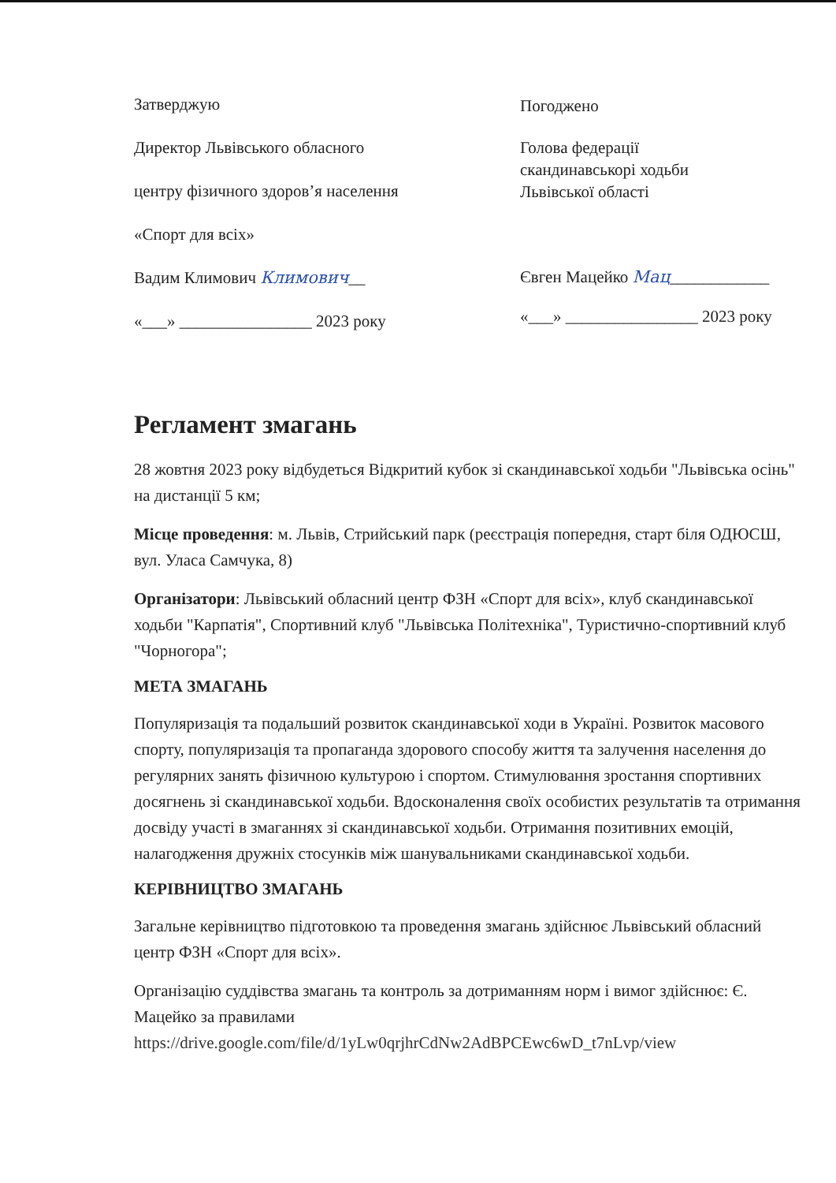Затверджую
Директор Львівського обласного
центру фізичного здоров’я населення
«Спорт для всіх»
Вадим Климович Климович__
«___» ________________ 2023 року
Погоджено
Голова федерації
скандинавськорі ходьби
Львівської області
Євген Мацейко Мац____________
«___» ________________ 2023 року
Регламент змагань
28 жовтня 2023 року відбудеться Відкритий кубок зі скандинавської ходьби "Львівська осінь" на дистанції 5 км;
Місце проведення: м. Львів, Стрийський парк (реєстрація попередня, старт біля ОДЮСШ, вул. Уласа Самчука, 8)
Організатори: Львівський обласний центр ФЗН «Спорт для всіх», клуб скандинавської ходьби "Карпатія", Спортивний клуб "Львівська Політехніка", Туристично-спортивний клуб "Чорногора";
МЕТА ЗМАГАНЬ
Популяризація та подальший розвиток скандинавської ходи в Україні. Розвиток масового спорту, популяризація та пропаганда здорового способу життя та залучення населення до регулярних занять фізичною культурою і спортом. Стимулювання зростання спортивних досягнень зі скандинавської ходьби. Вдосконалення своїх особистих результатів та отримання досвіду участі в змаганнях зі скандинавської ходьби. Отримання позитивних емоцій, налагодження дружніх стосунків між шанувальниками скандинавської ходьби.
КЕРІВНИЦТВО ЗМАГАНЬ
Загальне керівництво підготовкою та проведення змагань здійснює Львівський обласний центр ФЗН «Спорт для всіх».
Організацію суддівства змагань та контроль за дотриманням норм і вимог здійснює: Є. Мацейко за правилами https://drive.google.com/file/d/1yLw0qrjhrCdNw2AdBPCEwc6wD_t7nLvp/view